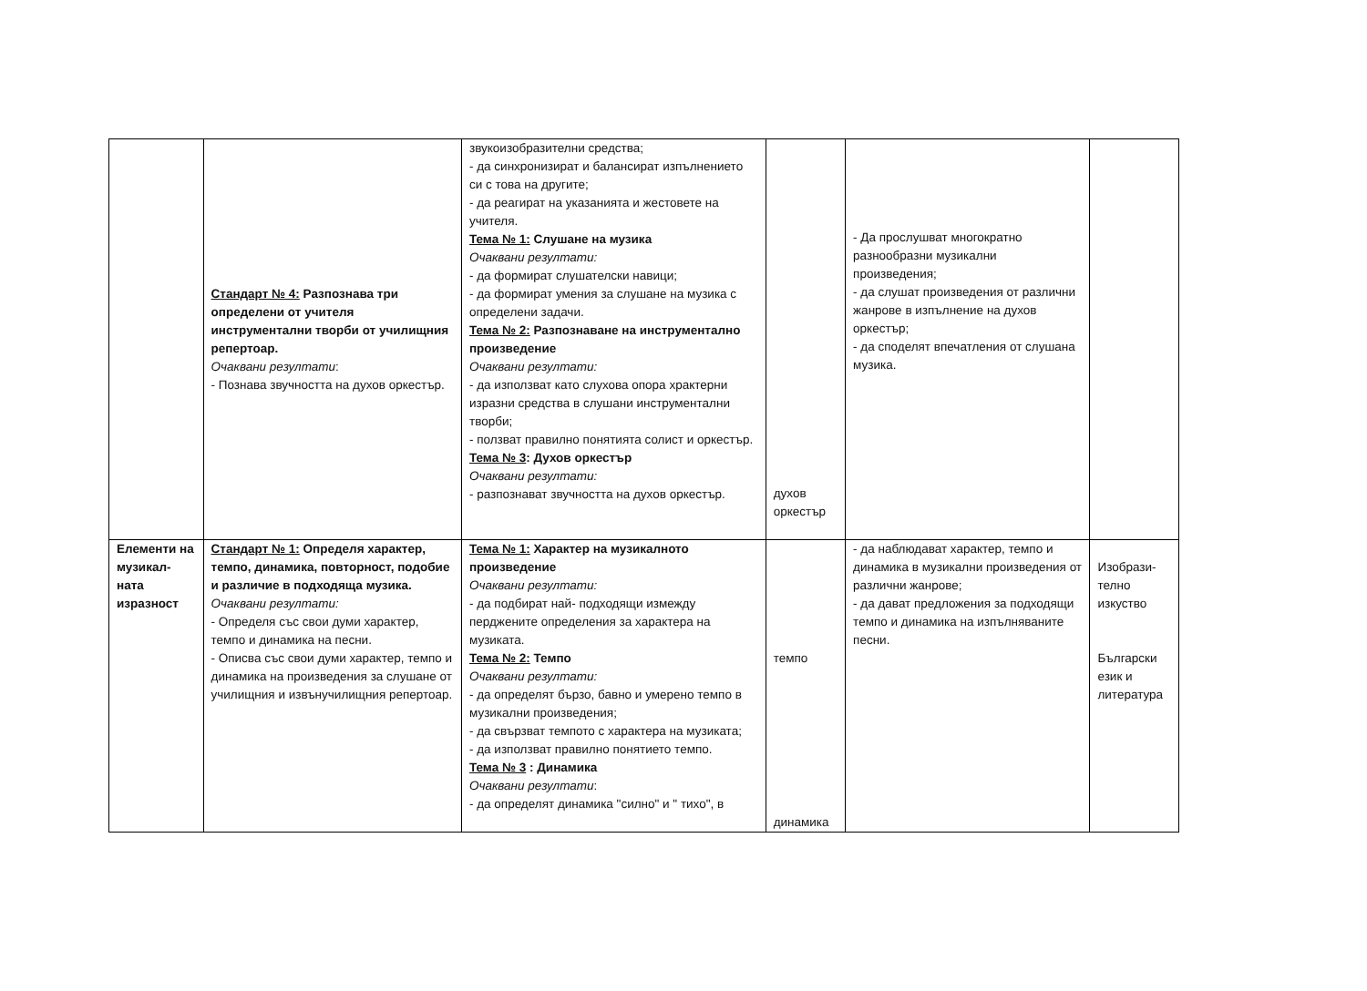| | Стандарт № 4: Разпознава три определени от учителя инструментални творби от училищния репертоар. Очаквани резултати : - Познава звучността на духов оркестър. | звукоизобразителни средства; - да синхронизират и балансират изпълнението си с това на другите; - да реагират на указанията и жестовете на учителя. Тема № 1: Слушане на музика Очаквани резултати: - да формират слушателски навици; - да формират умения за слушане на музика с определени задачи. Тема № 2: Разпознаване на инструментално произведение Очаквани резултати: - да използват като слухова опора храктерни изразни средства в слушани инструментални творби; - ползват правилно понятията солист и оркестър. Тема № 3 : Духов оркестър Очаквани резултати: - разпознават звучността на духов оркестър. | духов оркестър | - Да прослушват многократно разнообразни музикални произведения; - да слушат произведения от различни жанрове в изпълнение на духов оркестър; - да споделят впечатления от слушана музика. | |
| Елементи на музикал-ната изразност | Стандарт № 1: Определя характер, темпо, динамика, повторност, подобие и различие в подходяща музика. Очаквани резултати: - Определя със свои думи характер, темпо и динамика на песни. - Описва със свои думи характер, темпо и динамика на произведения за слушане от училищния и извънучилищния репертоар. | Тема № 1: Характер на музикалното произведение Очаквани резултати: - да подбират най- подходящи измежду перджените определения за характера на музиката. Тема № 2: Темпо Очаквани резултати: - да определят бързо, бавно и умерено темпо в музикални произведения; - да свързват темпото с характера на музиката; - да използват правилно понятието темпо. Тема № 3 : Динамика Очаквани резултати : - да определят динамика "силно" и " тихо", в | темпо динамика | - да наблюдават характер, темпо и динамика в музикални произведения от различни жанрове; - да дават предложения за подходящи темпо и динамика на изпълняваните песни. | Изобрази-телно изкуство Български език и литература |